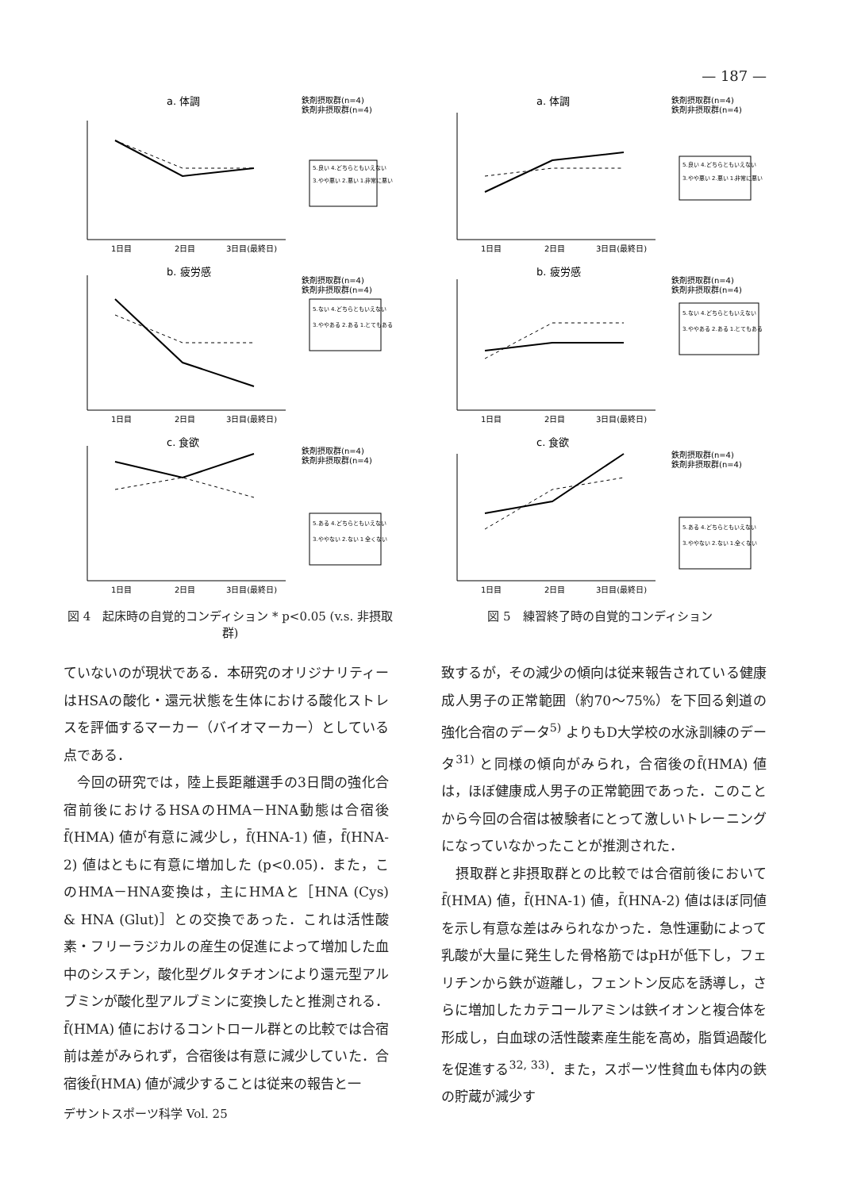— 187 —
a. 体調
鉄剤摂取群(n=4)
鉄剤非摂取群(n=4)
5.良い 4.どちらともいえない
3.やや悪い 2.悪い 1.非常に悪い
1日目
2日目
3日目(最終日)
b. 疲労感
鉄剤摂取群(n=4)
鉄剤非摂取群(n=4)
5.ない 4.どちらともいえない
3.ややある 2.ある 1.とてもある
1日目
2日目
3日目(最終日)
c. 食欲
鉄剤摂取群(n=4)
鉄剤非摂取群(n=4)
5.ある 4.どちらともいえない
3.ややない 2.ない 1 全くない
1日目
2日目
3日目(最終日)
図 4　起床時の自覚的コンディション * p<0.05 (v.s. 非摂取群)
a. 体調
鉄剤摂取群(n=4)
鉄剤非摂取群(n=4)
5.良い 4.どちらともいえない
3.やや悪い 2.悪い 1.非常に悪い
1日目
2日目
3日目(最終日)
b. 疲労感
鉄剤摂取群(n=4)
鉄剤非摂取群(n=4)
5.ない 4.どちらともいえない
3.ややある 2.ある 1.とてもある
1日目
2日目
3日目(最終日)
c. 食欲
鉄剤摂取群(n=4)
鉄剤非摂取群(n=4)
5.ある 4.どちらともいえない
3.ややない 2.ない 1.全くない
1日目
2日目
3日目(最終日)
図 5　練習終了時の自覚的コンディション
ていないのが現状である．本研究のオリジナリティーはHSAの酸化・還元状態を生体における酸化ストレスを評価するマーカー（バイオマーカー）としている点である．
　今回の研究では，陸上長距離選手の3日間の強化合宿前後におけるHSAのHMA－HNA動態は合宿後f̄(HMA) 値が有意に減少し，f̄(HNA-1) 値，f̄(HNA-2) 値はともに有意に増加した (p<0.05)．また，このHMA－HNA変換は，主にHMAと［HNA (Cys) & HNA (Glut)］との交換であった．これは活性酸素・フリーラジカルの産生の促進によって増加した血中のシスチン，酸化型グルタチオンにより還元型アルブミンが酸化型アルブミンに変換したと推測される．f̄(HMA) 値におけるコントロール群との比較では合宿前は差がみられず，合宿後は有意に減少していた．合宿後f̄(HMA) 値が減少することは従来の報告と一
致するが，その減少の傾向は従来報告されている健康成人男子の正常範囲（約70～75%）を下回る剣道の強化合宿のデータ<sup>5)</sup> よりもD大学校の水泳訓練のデータ<sup>31)</sup> と同様の傾向がみられ，合宿後のf̄(HMA) 値は，ほぼ健康成人男子の正常範囲であった．このことから今回の合宿は被験者にとって激しいトレーニングになっていなかったことが推測された．
　摂取群と非摂取群との比較では合宿前後においてf̄(HMA) 値，f̄(HNA-1) 値，f̄(HNA-2) 値はほぼ同値を示し有意な差はみられなかった．急性運動によって乳酸が大量に発生した骨格筋ではpHが低下し，フェリチンから鉄が遊離し，フェントン反応を誘導し，さらに増加したカテコールアミンは鉄イオンと複合体を形成し，白血球の活性酸素産生能を高め，脂質過酸化を促進する<sup>32, 33)</sup>．また，スポーツ性貧血も体内の鉄の貯蔵が減少す
デサントスポーツ科学 Vol. 25